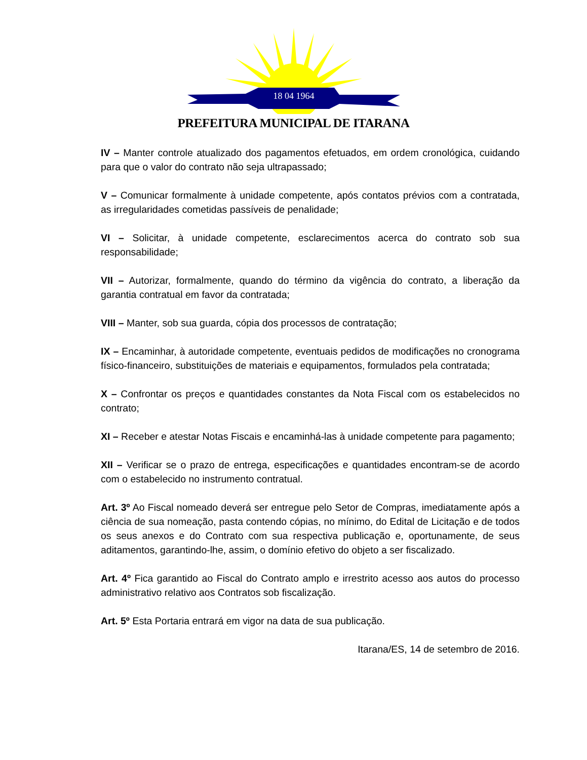18 04 1964
PREFEITURA MUNICIPAL DE ITARANA
IV – Manter controle atualizado dos pagamentos efetuados, em ordem cronológica, cuidando para que o valor do contrato não seja ultrapassado;
V – Comunicar formalmente à unidade competente, após contatos prévios com a contratada, as irregularidades cometidas passíveis de penalidade;
VI – Solicitar, à unidade competente, esclarecimentos acerca do contrato sob sua responsabilidade;
VII – Autorizar, formalmente, quando do término da vigência do contrato, a liberação da garantia contratual em favor da contratada;
VIII – Manter, sob sua guarda, cópia dos processos de contratação;
IX – Encaminhar, à autoridade competente, eventuais pedidos de modificações no cronograma físico-financeiro, substituições de materiais e equipamentos, formulados pela contratada;
X – Confrontar os preços e quantidades constantes da Nota Fiscal com os estabelecidos no contrato;
XI – Receber e atestar Notas Fiscais e encaminhá-las à unidade competente para pagamento;
XII – Verificar se o prazo de entrega, especificações e quantidades encontram-se de acordo com o estabelecido no instrumento contratual.
Art. 3º Ao Fiscal nomeado deverá ser entregue pelo Setor de Compras, imediatamente após a ciência de sua nomeação, pasta contendo cópias, no mínimo, do Edital de Licitação e de todos os seus anexos e do Contrato com sua respectiva publicação e, oportunamente, de seus aditamentos, garantindo-lhe, assim, o domínio efetivo do objeto a ser fiscalizado.
Art. 4º Fica garantido ao Fiscal do Contrato amplo e irrestrito acesso aos autos do processo administrativo relativo aos Contratos sob fiscalização.
Art. 5º Esta Portaria entrará em vigor na data de sua publicação.
Itarana/ES, 14 de setembro de 2016.